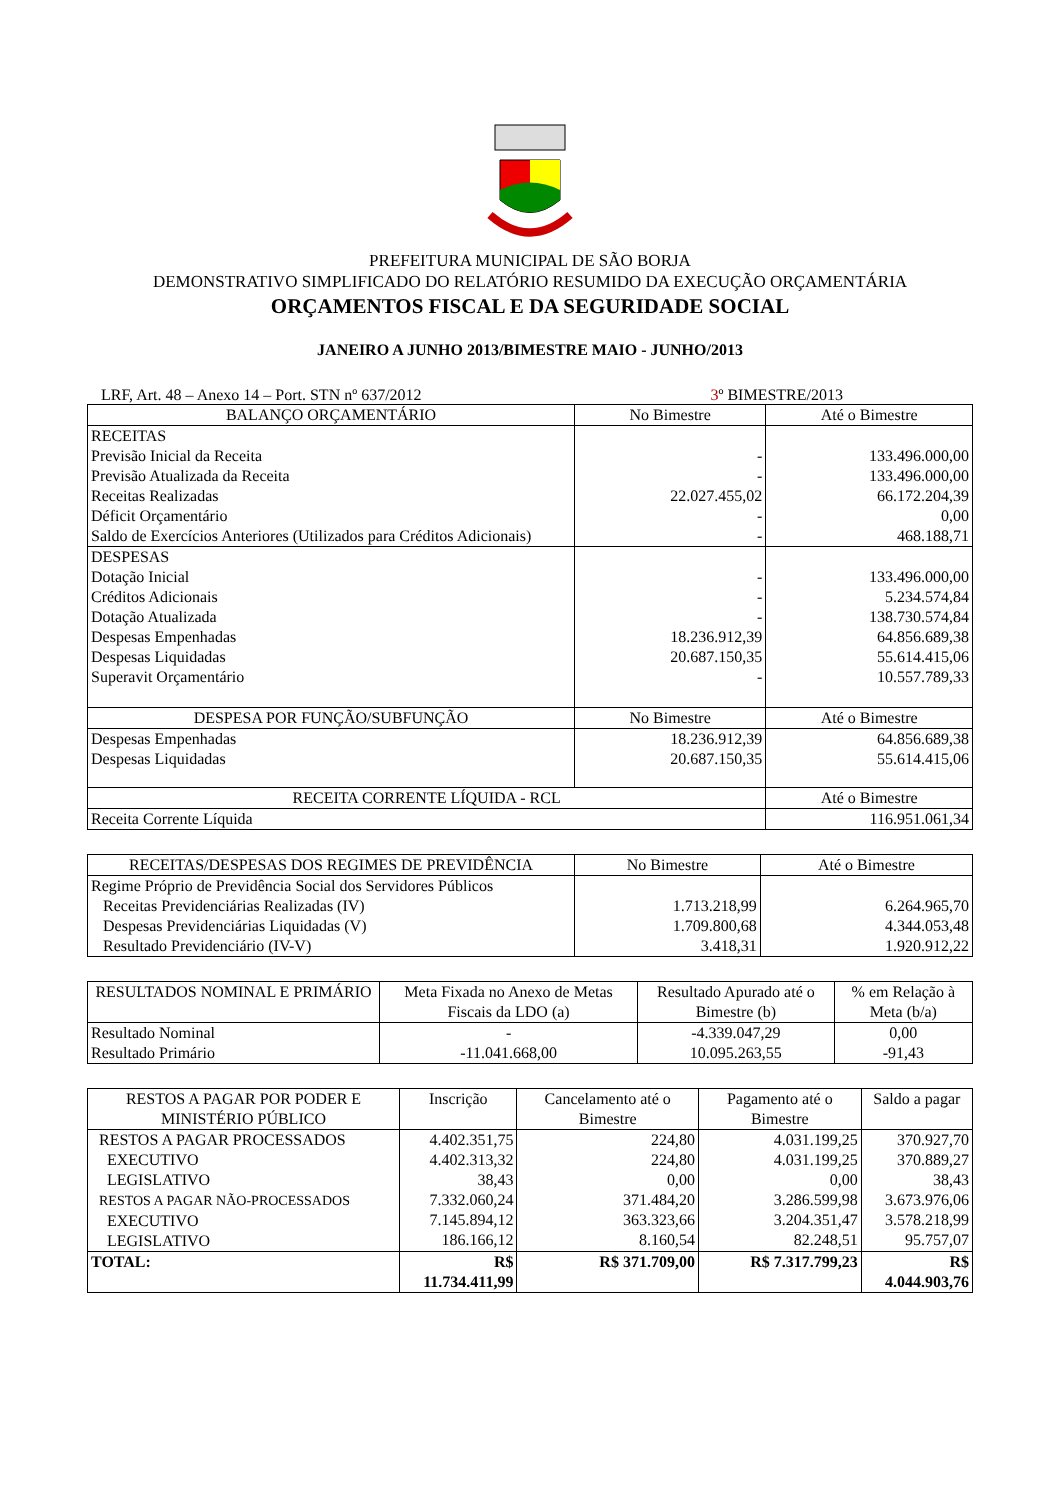PREFEITURA MUNICIPAL DE SÃO BORJA
DEMONSTRATIVO SIMPLIFICADO DO RELATÓRIO RESUMIDO DA EXECUÇÃO ORÇAMENTÁRIA
ORÇAMENTOS FISCAL E DA SEGURIDADE SOCIAL
JANEIRO A JUNHO 2013/BIMESTRE MAIO - JUNHO/2013
LRF, Art. 48 – Anexo 14 – Port. STN nº 637/2012 3º BIMESTRE/2013
| BALANÇO ORÇAMENTÁRIO | No Bimestre | Até o Bimestre |
| RECEITAS Previsão Inicial da Receita Previsão Atualizada da Receita Receitas Realizadas Déficit Orçamentário Saldo de Exercícios Anteriores (Utilizados para Créditos Adicionais) | - - 22.027.455,02 - - | 133.496.000,00 133.496.000,00 66.172.204,39 0,00 468.188,71 |
| DESPESAS Dotação Inicial Créditos Adicionais Dotação Atualizada Despesas Empenhadas Despesas Liquidadas Superavit Orçamentário | - - - 18.236.912,39 20.687.150,35 - | 133.496.000,00 5.234.574,84 138.730.574,84 64.856.689,38 55.614.415,06 10.557.789,33 |
| DESPESA POR FUNÇÃO/SUBFUNÇÃO | No Bimestre | Até o Bimestre |
| Despesas Empenhadas Despesas Liquidadas | 18.236.912,39 20.687.150,35 | 64.856.689,38 55.614.415,06 |
| RECEITA CORRENTE LÍQUIDA - RCL | | Até o Bimestre |
| Receita Corrente Líquida | | 116.951.061,34 |
| RECEITAS/DESPESAS DOS REGIMES DE PREVIDÊNCIA | No Bimestre | Até o Bimestre |
| Regime Próprio de Previdência Social dos Servidores Públicos Receitas Previdenciárias Realizadas (IV) Despesas Previdenciárias Liquidadas (V) Resultado Previdenciário (IV-V) | 1.713.218,99 1.709.800,68 3.418,31 | 6.264.965,70 4.344.053,48 1.920.912,22 |
| RESULTADOS NOMINAL E PRIMÁRIO | Meta Fixada no Anexo de Metas Fiscais da LDO (a) | Resultado Apurado até o Bimestre (b) | % em Relação à Meta (b/a) |
| Resultado Nominal Resultado Primário | - -11.041.668,00 | -4.339.047,29 10.095.263,55 | 0,00 -91,43 |
| RESTOS A PAGAR POR PODER E MINISTÉRIO PÚBLICO | Inscrição | Cancelamento até o Bimestre | Pagamento até o Bimestre | Saldo a pagar |
| RESTOS A PAGAR PROCESSADOS EXECUTIVO LEGISLATIVO RESTOS A PAGAR NÃO-PROCESSADOS EXECUTIVO LEGISLATIVO | 4.402.351,75 4.402.313,32 38,43 7.332.060,24 7.145.894,12 186.166,12 | 224,80 224,80 0,00 371.484,20 363.323,66 8.160,54 | 4.031.199,25 4.031.199,25 0,00 3.286.599,98 3.204.351,47 82.248,51 | 370.927,70 370.889,27 38,43 3.673.976,06 3.578.218,99 95.757,07 |
| TOTAL: | R$ 11.734.411,99 | R$ 371.709,00 | R$ 7.317.799,23 | R$ 4.044.903,76 |